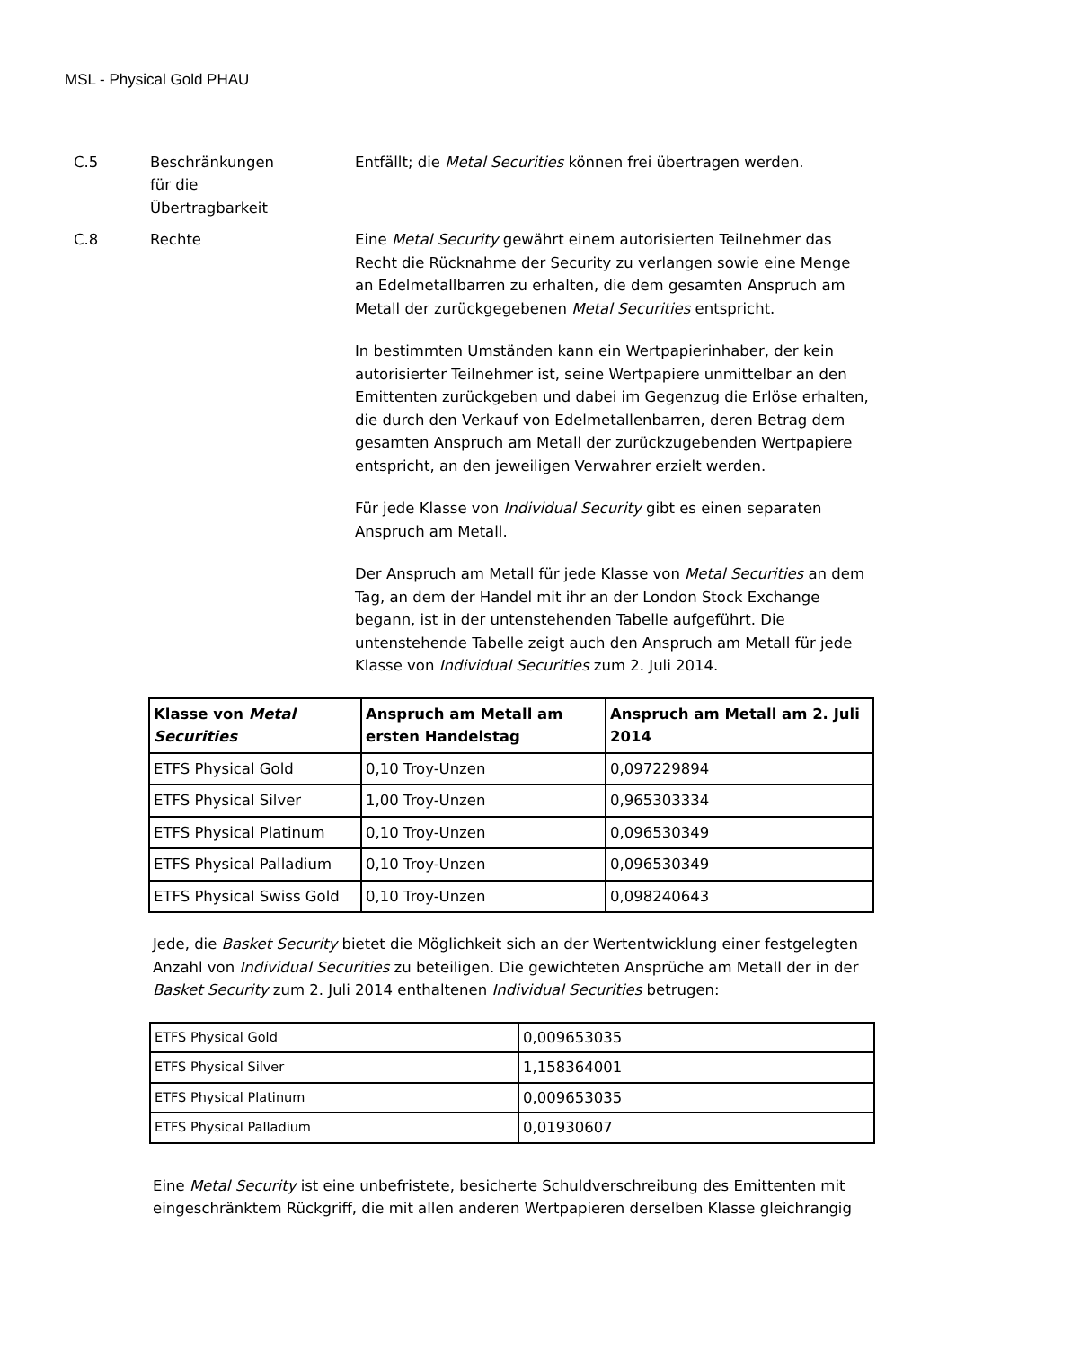MSL - Physical Gold PHAU
C.5 Beschränkungen
für die
Übertragbarkeit
Entfällt; die Metal Securities können frei übertragen werden.
C.8 Rechte Eine Metal Security gewährt einem autorisierten Teilnehmer das Recht die Rücknahme der Security zu verlangen sowie eine Menge an Edelmetallbarren zu erhalten, die dem gesamten Anspruch am Metall der zurückgegebenen Metal Securities entspricht.
In bestimmten Umständen kann ein Wertpapierinhaber, der kein autorisierter Teilnehmer ist, seine Wertpapiere unmittelbar an den Emittenten zurückgeben und dabei im Gegenzug die Erlöse erhalten, die durch den Verkauf von Edelmetallenbarren, deren Betrag dem gesamten Anspruch am Metall der zurückzugebenden Wertpapiere entspricht, an den jeweiligen Verwahrer erzielt werden.
Für jede Klasse von Individual Security gibt es einen separaten Anspruch am Metall.
Der Anspruch am Metall für jede Klasse von Metal Securities an dem Tag, an dem der Handel mit ihr an der London Stock Exchange begann, ist in der untenstehenden Tabelle aufgeführt. Die untenstehende Tabelle zeigt auch den Anspruch am Metall für jede Klasse von Individual Securities zum 2. Juli 2014.
| Klasse von Metal Securities | Anspruch am Metall am ersten Handelstag | Anspruch am Metall am 2. Juli 2014 |
| --- | --- | --- |
| ETFS Physical Gold | 0,10 Troy-Unzen | 0,097229894 |
| ETFS Physical Silver | 1,00 Troy-Unzen | 0,965303334 |
| ETFS Physical Platinum | 0,10 Troy-Unzen | 0,096530349 |
| ETFS Physical Palladium | 0,10 Troy-Unzen | 0,096530349 |
| ETFS Physical Swiss Gold | 0,10 Troy-Unzen | 0,098240643 |
Jede, die Basket Security bietet die Möglichkeit sich an der Wertentwicklung einer festgelegten Anzahl von Individual Securities zu beteiligen. Die gewichteten Ansprüche am Metall der in der Basket Security zum 2. Juli 2014 enthaltenen Individual Securities betrugen:
| ETFS Physical Gold | 0,009653035 |
| ETFS Physical Silver | 1,158364001 |
| ETFS Physical Platinum | 0,009653035 |
| ETFS Physical Palladium | 0,01930607 |
Eine Metal Security ist eine unbefristete, besicherte Schuldverschreibung des Emittenten mit eingeschränktem Rückgriff, die mit allen anderen Wertpapieren derselben Klasse gleichrangig